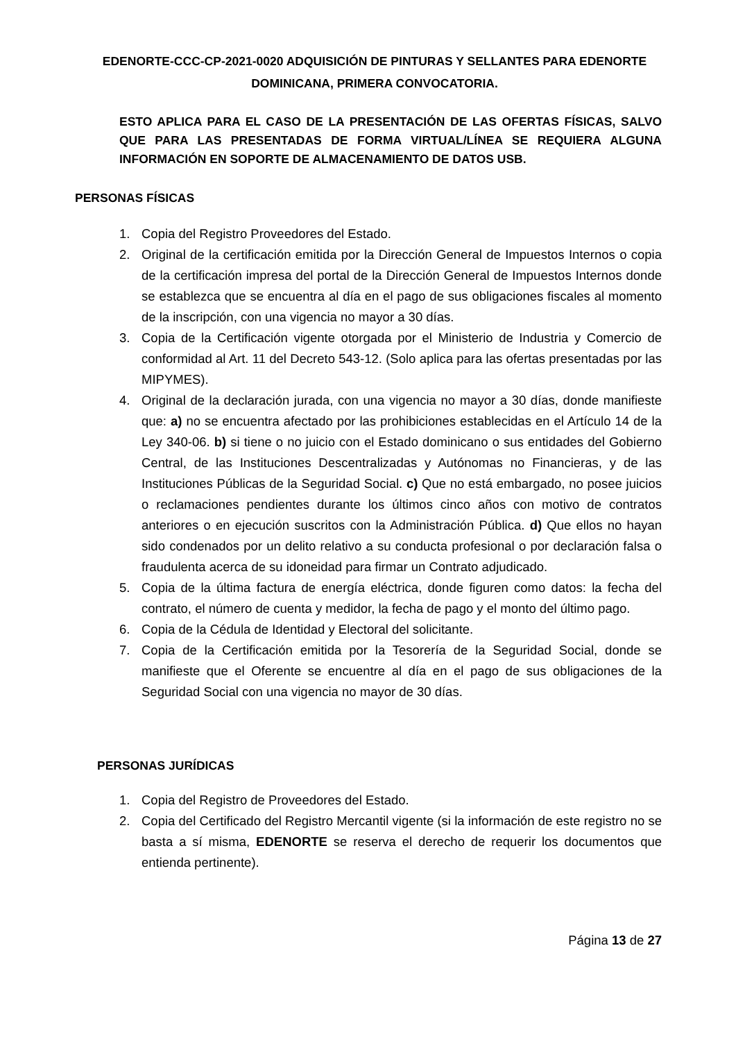EDENORTE-CCC-CP-2021-0020 ADQUISICIÓN DE PINTURAS Y SELLANTES PARA EDENORTE DOMINICANA, PRIMERA CONVOCATORIA.
ESTO APLICA PARA EL CASO DE LA PRESENTACIÓN DE LAS OFERTAS FÍSICAS, SALVO QUE PARA LAS PRESENTADAS DE FORMA VIRTUAL/LÍNEA SE REQUIERA ALGUNA INFORMACIÓN EN SOPORTE DE ALMACENAMIENTO DE DATOS USB.
PERSONAS FÍSICAS
1. Copia del Registro Proveedores del Estado.
2. Original de la certificación emitida por la Dirección General de Impuestos Internos o copia de la certificación impresa del portal de la Dirección General de Impuestos Internos donde se establezca que se encuentra al día en el pago de sus obligaciones fiscales al momento de la inscripción, con una vigencia no mayor a 30 días.
3. Copia de la Certificación vigente otorgada por el Ministerio de Industria y Comercio de conformidad al Art. 11 del Decreto 543-12. (Solo aplica para las ofertas presentadas por las MIPYMES).
4. Original de la declaración jurada, con una vigencia no mayor a 30 días, donde manifieste que: a) no se encuentra afectado por las prohibiciones establecidas en el Artículo 14 de la Ley 340-06. b) si tiene o no juicio con el Estado dominicano o sus entidades del Gobierno Central, de las Instituciones Descentralizadas y Autónomas no Financieras, y de las Instituciones Públicas de la Seguridad Social. c) Que no está embargado, no posee juicios o reclamaciones pendientes durante los últimos cinco años con motivo de contratos anteriores o en ejecución suscritos con la Administración Pública. d) Que ellos no hayan sido condenados por un delito relativo a su conducta profesional o por declaración falsa o fraudulenta acerca de su idoneidad para firmar un Contrato adjudicado.
5. Copia de la última factura de energía eléctrica, donde figuren como datos: la fecha del contrato, el número de cuenta y medidor, la fecha de pago y el monto del último pago.
6. Copia de la Cédula de Identidad y Electoral del solicitante.
7. Copia de la Certificación emitida por la Tesorería de la Seguridad Social, donde se manifieste que el Oferente se encuentre al día en el pago de sus obligaciones de la Seguridad Social con una vigencia no mayor de 30 días.
PERSONAS JURÍDICAS
1. Copia del Registro de Proveedores del Estado.
2. Copia del Certificado del Registro Mercantil vigente (si la información de este registro no se basta a sí misma, EDENORTE se reserva el derecho de requerir los documentos que entienda pertinente).
Página 13 de 27